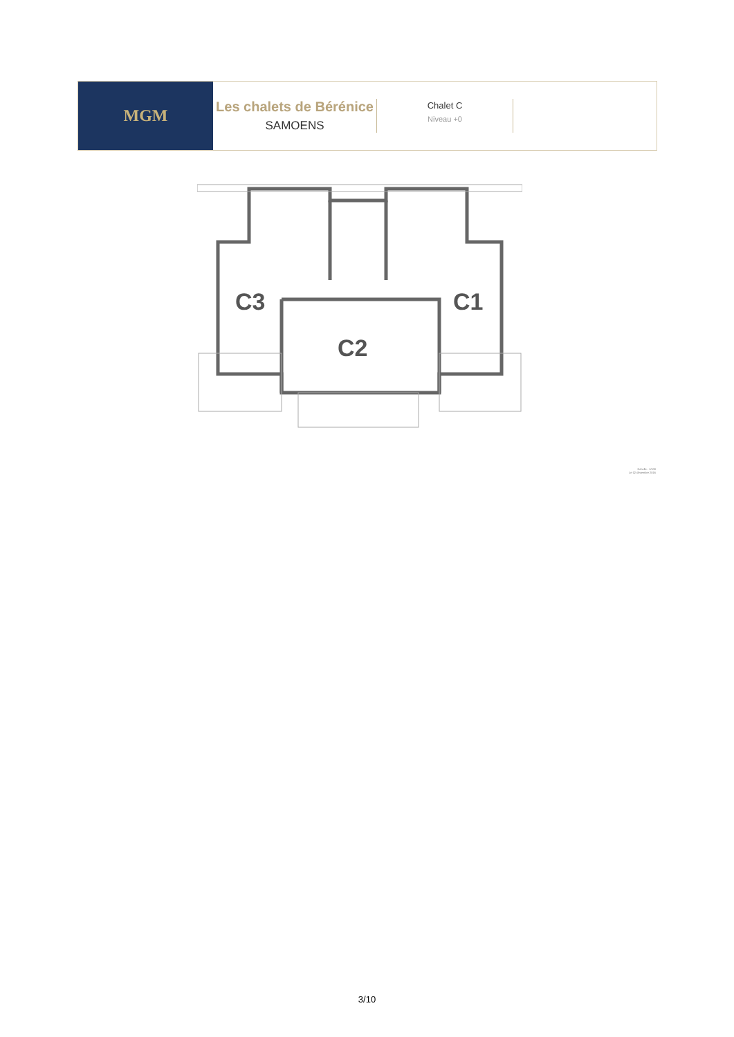MGM
Les chalets de Bérénice
SAMOENS
Chalet C
Niveau +0
C3
C1
C2
Echelle : 1/100
Le 02 décembre 2016
3/10